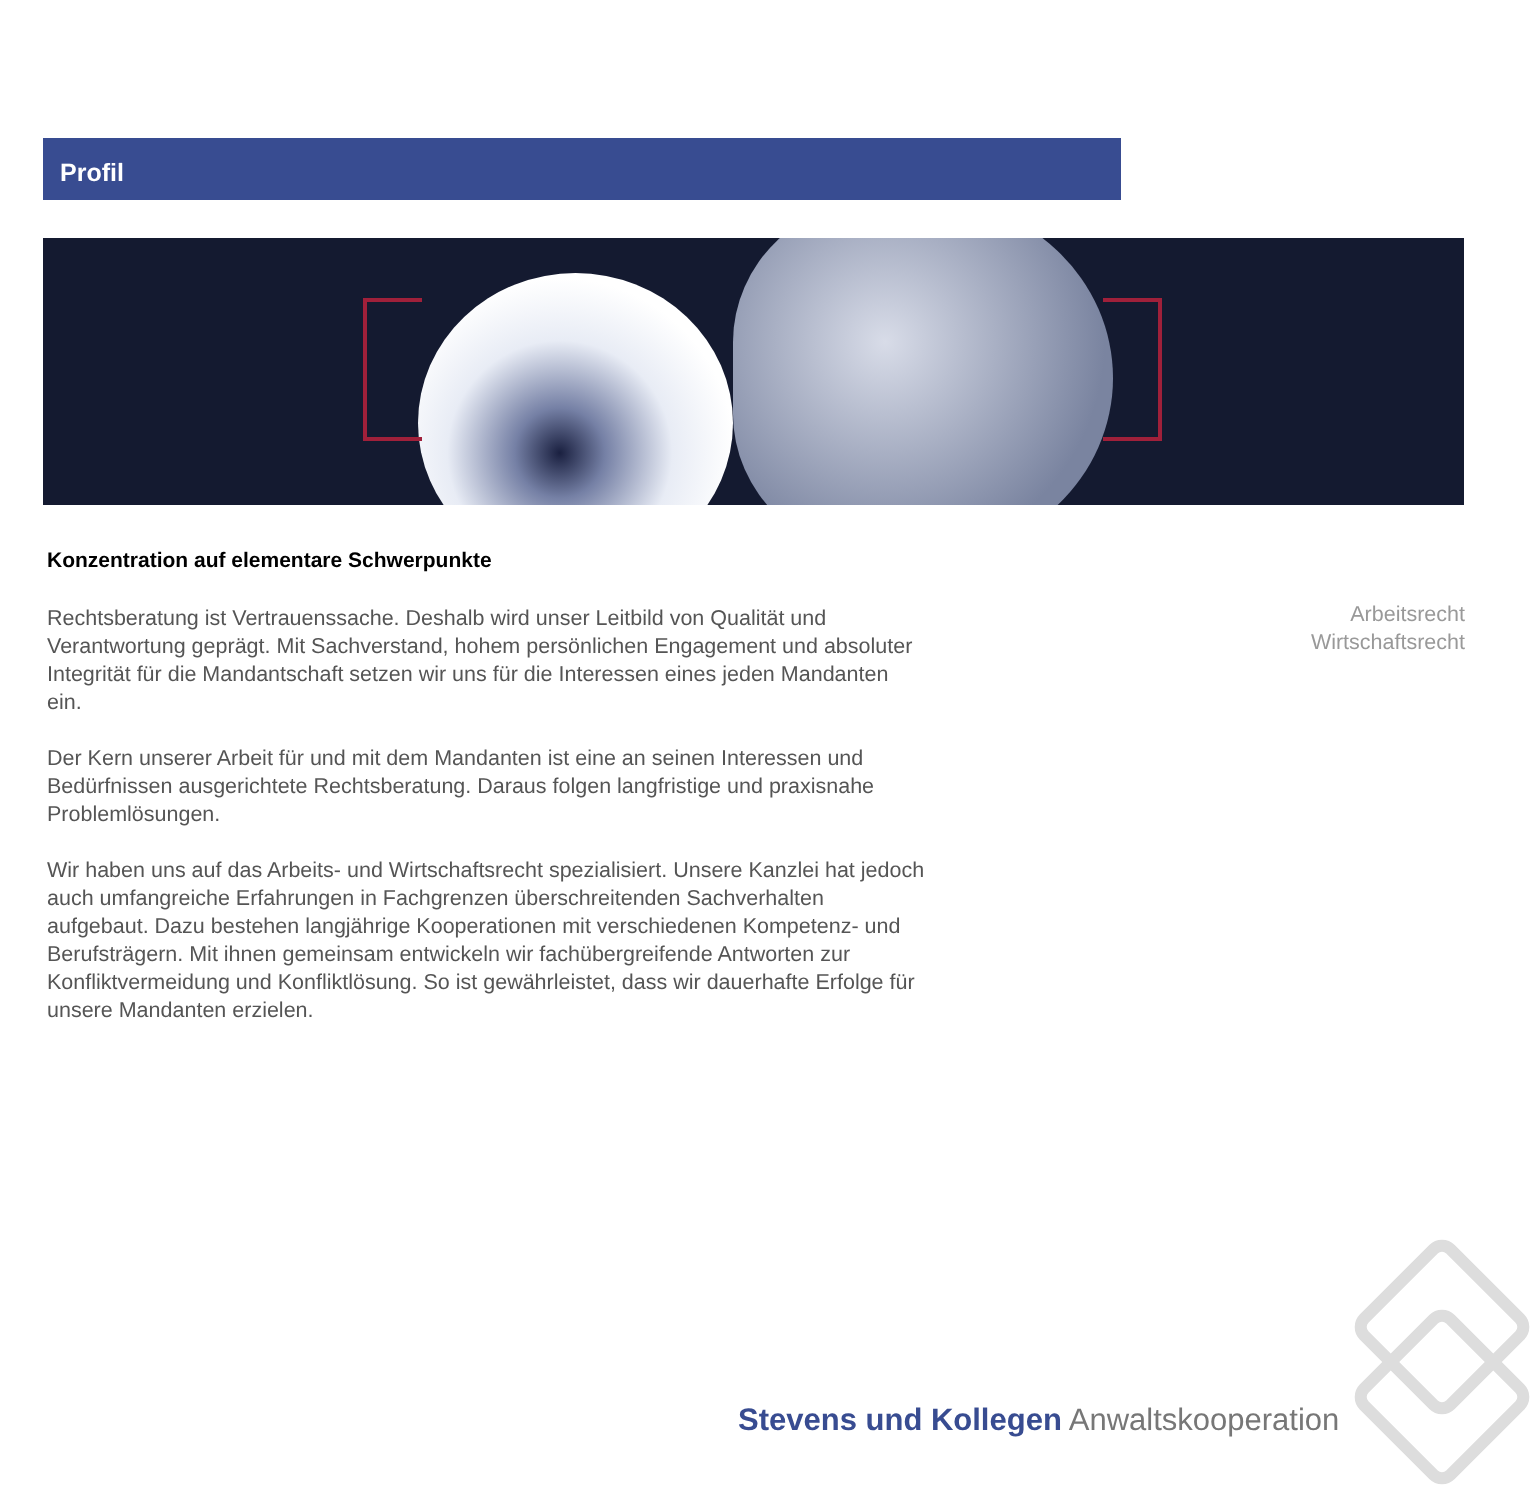Profil
Konzentration auf elementare Schwerpunkte
Rechtsberatung ist Vertrauenssache. Deshalb wird unser Leitbild von Qualität und Verantwortung geprägt. Mit Sachverstand, hohem persönlichen Engagement und absoluter Integrität für die Mandantschaft setzen wir uns für die Interessen eines jeden Mandanten ein.
Der Kern unserer Arbeit für und mit dem Mandanten ist eine an seinen Interessen und Bedürfnissen ausgerichtete Rechtsberatung. Daraus folgen langfristige und praxisnahe Problemlösungen.
Wir haben uns auf das Arbeits- und Wirtschaftsrecht spezialisiert. Unsere Kanzlei hat jedoch auch umfangreiche Erfahrungen in Fachgrenzen überschreitenden Sachverhalten aufgebaut. Dazu bestehen langjährige Kooperationen mit verschiedenen Kompetenz- und Berufsträgern. Mit ihnen gemeinsam entwickeln wir fachübergreifende Antworten zur Konfliktvermeidung und Konfliktlösung. So ist gewährleistet, dass wir dauerhafte Erfolge für unsere Mandanten erzielen.
Arbeitsrecht
Wirtschaftsrecht
Stevens und Kollegen Anwaltskooperation